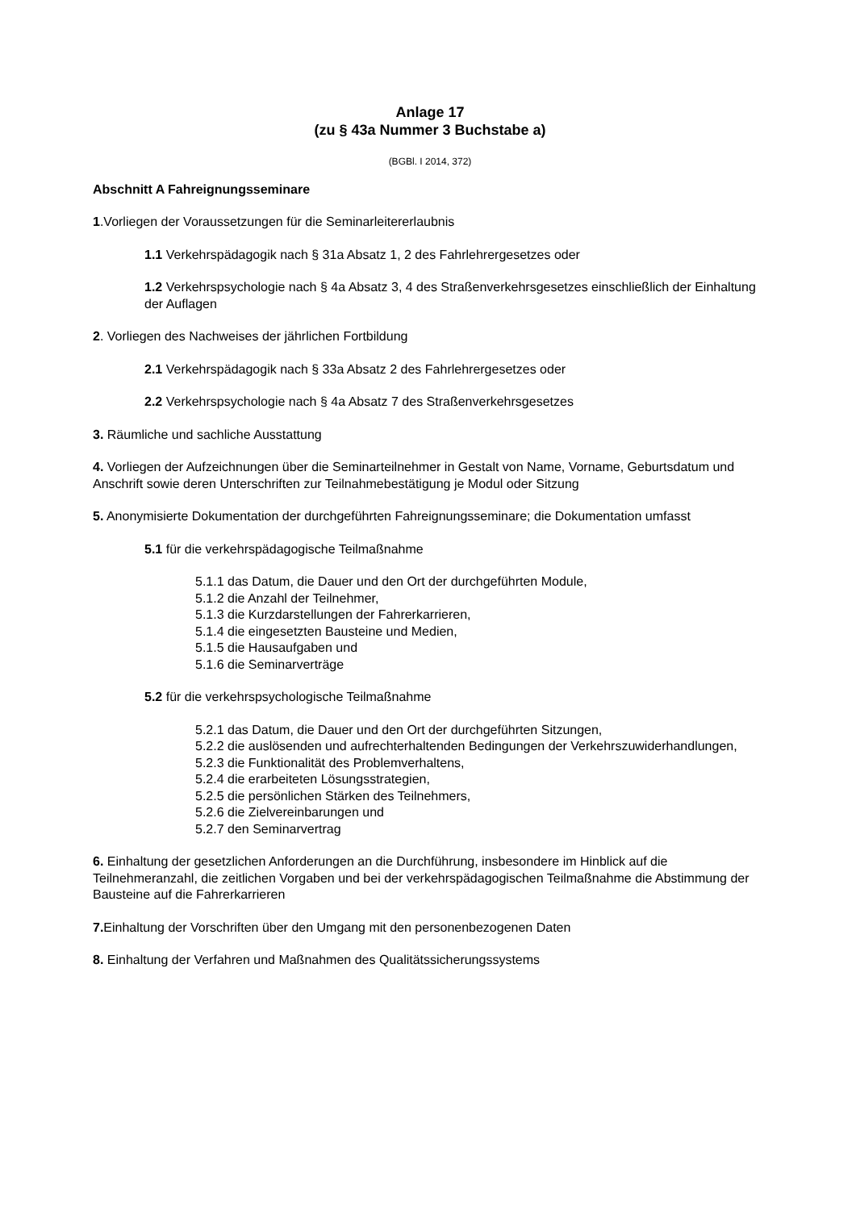Anlage 17
(zu § 43a Nummer 3 Buchstabe a)
(BGBl. I 2014, 372)
Abschnitt A Fahreignungsseminare
1.Vorliegen der Voraussetzungen für die Seminarleitererlaubnis
1.1 Verkehrspädagogik nach § 31a Absatz 1, 2 des Fahrlehrergesetzes oder
1.2 Verkehrspsychologie nach § 4a Absatz 3, 4 des Straßenverkehrsgesetzes einschließlich der Einhaltung der Auflagen
2. Vorliegen des Nachweises der jährlichen Fortbildung
2.1 Verkehrspädagogik nach § 33a Absatz 2 des Fahrlehrergesetzes oder
2.2 Verkehrspsychologie nach § 4a Absatz 7 des Straßenverkehrsgesetzes
3. Räumliche und sachliche Ausstattung
4. Vorliegen der Aufzeichnungen über die Seminarteilnehmer in Gestalt von Name, Vorname, Geburtsdatum und Anschrift sowie deren Unterschriften zur Teilnahmebestätigung je Modul oder Sitzung
5. Anonymisierte Dokumentation der durchgeführten Fahreignungsseminare; die Dokumentation umfasst
5.1 für die verkehrspädagogische Teilmaßnahme
5.1.1 das Datum, die Dauer und den Ort der durchgeführten Module,
5.1.2 die Anzahl der Teilnehmer,
5.1.3 die Kurzdarstellungen der Fahrerkarrieren,
5.1.4 die eingesetzten Bausteine und Medien,
5.1.5 die Hausaufgaben und
5.1.6 die Seminarverträge
5.2 für die verkehrspsychologische Teilmaßnahme
5.2.1 das Datum, die Dauer und den Ort der durchgeführten Sitzungen,
5.2.2 die auslösenden und aufrechterhaltenden Bedingungen der Verkehrszuwiderhandlungen,
5.2.3 die Funktionalität des Problemverhaltens,
5.2.4 die erarbeiteten Lösungsstrategien,
5.2.5 die persönlichen Stärken des Teilnehmers,
5.2.6 die Zielvereinbarungen und
5.2.7 den Seminarvertrag
6. Einhaltung der gesetzlichen Anforderungen an die Durchführung, insbesondere im Hinblick auf die Teilnehmeranzahl, die zeitlichen Vorgaben und bei der verkehrspädagogischen Teilmaßnahme die Abstimmung der Bausteine auf die Fahrerkarrieren
7. Einhaltung der Vorschriften über den Umgang mit den personenbezogenen Daten
8. Einhaltung der Verfahren und Maßnahmen des Qualitätssicherungssystems